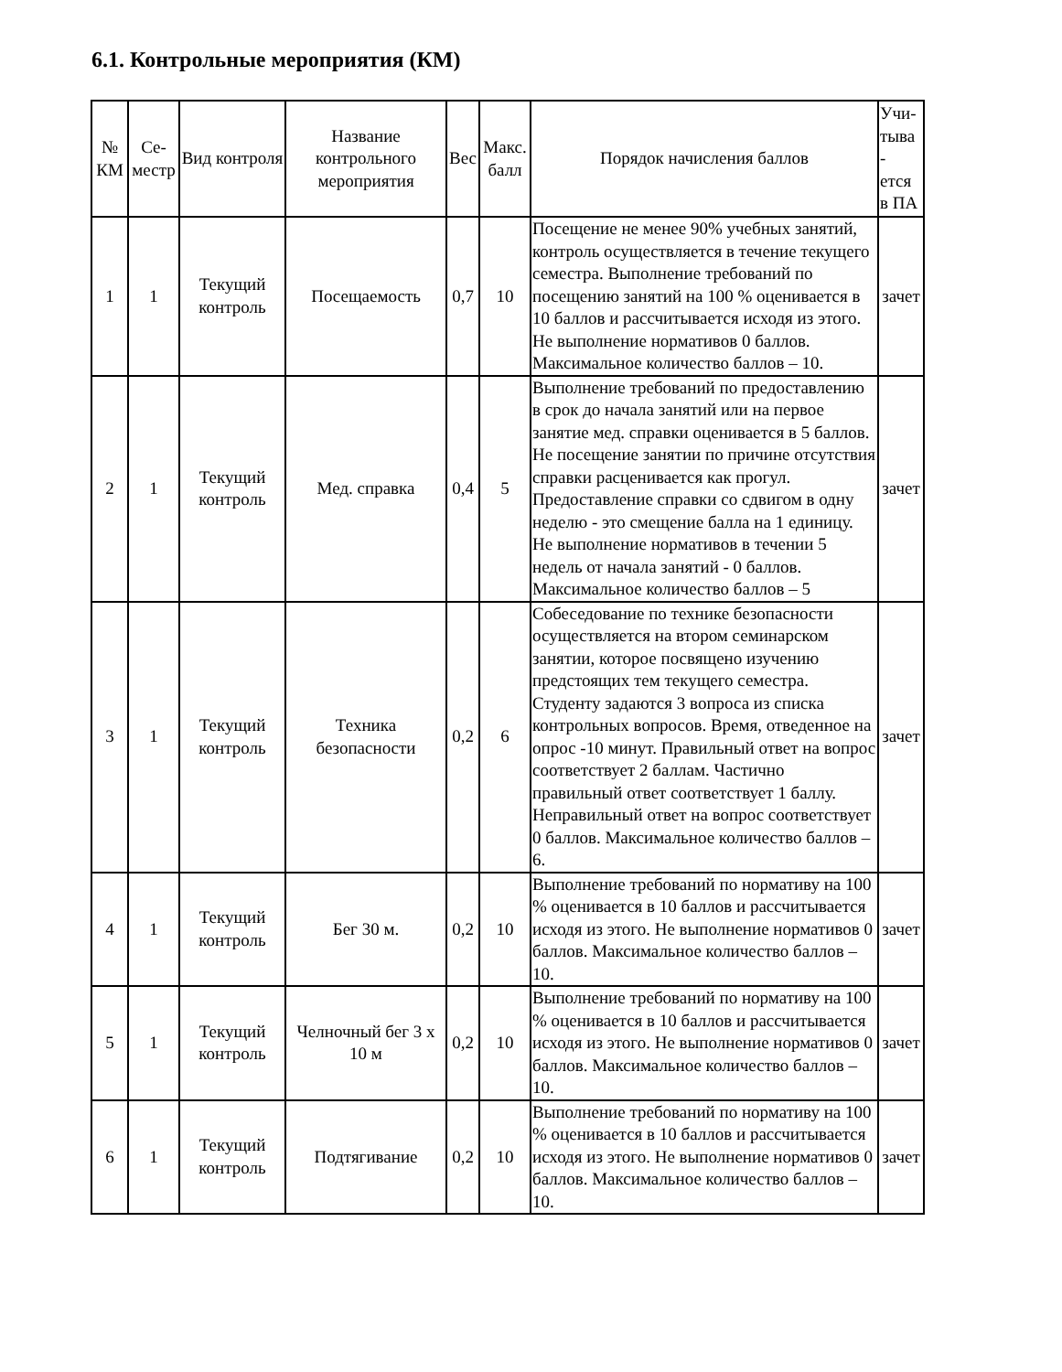6.1. Контрольные мероприятия (КМ)
| № КМ | Се- местр | Вид контроля | Название контрольного мероприятия | Вес | Макс. балл | Порядок начисления баллов | Учи- тыва - ется в ПА |
| --- | --- | --- | --- | --- | --- | --- | --- |
| 1 | 1 | Текущий контроль | Посещаемость | 0,7 | 10 | Посещение не менее 90% учебных занятий, контроль осуществляется в течение текущего семестра. Выполнение требований по посещению занятий на 100 % оценивается в 10 баллов и рассчитывается исходя из этого. Не выполнение нормативов 0 баллов. Максимальное количество баллов – 10. | зачет |
| 2 | 1 | Текущий контроль | Мед. справка | 0,4 | 5 | Выполнение требований по предоставлению в срок до начала занятий или на первое занятие мед. справки оценивается в 5 баллов. Не посещение занятии по причине отсутствия справки расценивается как прогул. Предоставление справки со сдвигом в одну неделю - это смещение балла на 1 единицу. Не выполнение нормативов в течении 5 недель от начала занятий - 0 баллов. Максимальное количество баллов – 5 | зачет |
| 3 | 1 | Текущий контроль | Техника безопасности | 0,2 | 6 | Собеседование по технике безопасности осуществляется на втором семинарском занятии, которое посвящено изучению предстоящих тем текущего семестра. Студенту задаются 3 вопроса из списка контрольных вопросов. Время, отведенное на опрос -10 минут. Правильный ответ на вопрос соответствует 2 баллам. Частично правильный ответ соответствует 1 баллу. Неправильный ответ на вопрос соответствует 0 баллов. Максимальное количество баллов – 6. | зачет |
| 4 | 1 | Текущий контроль | Бег 30 м. | 0,2 | 10 | Выполнение требований по нормативу на 100 % оценивается в 10 баллов и рассчитывается исходя из этого. Не выполнение нормативов 0 баллов. Максимальное количество баллов – 10. | зачет |
| 5 | 1 | Текущий контроль | Челночный бег 3 х 10 м | 0,2 | 10 | Выполнение требований по нормативу на 100 % оценивается в 10 баллов и рассчитывается исходя из этого. Не выполнение нормативов 0 баллов. Максимальное количество баллов – 10. | зачет |
| 6 | 1 | Текущий контроль | Подтягивание | 0,2 | 10 | Выполнение требований по нормативу на 100 % оценивается в 10 баллов и рассчитывается исходя из этого. Не выполнение нормативов 0 баллов. Максимальное количество баллов – 10. | зачет |